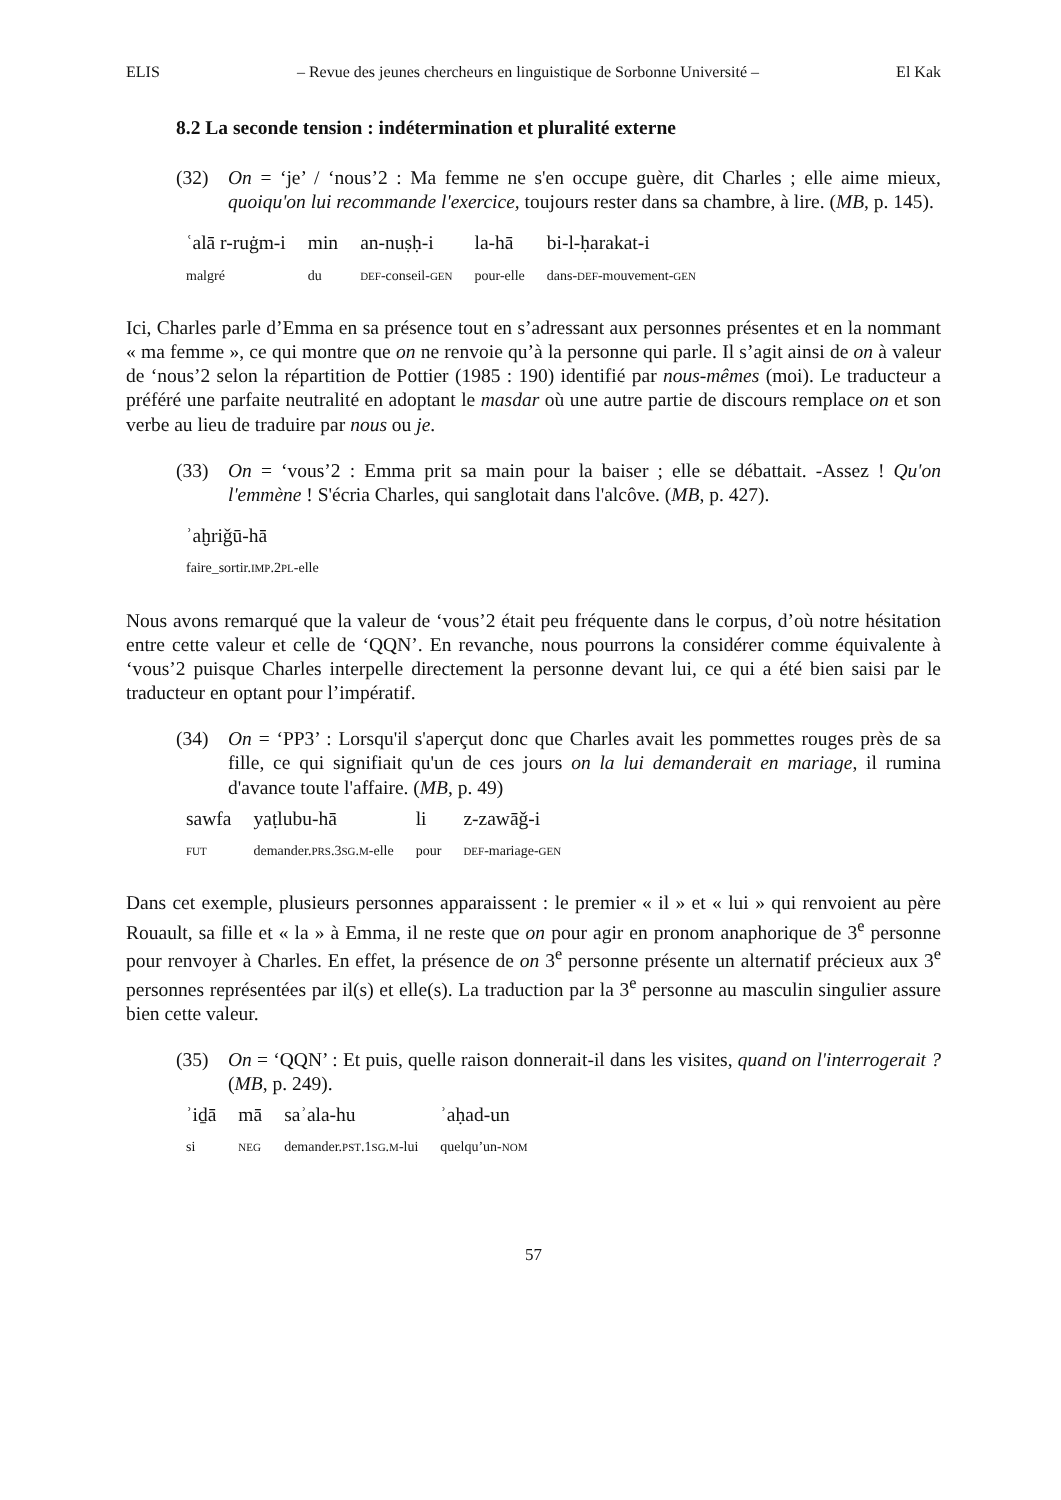ELIS – Revue des jeunes chercheurs en linguistique de Sorbonne Université – El Kak
8.2 La seconde tension : indétermination et pluralité externe
(32) On = ‘je’ / ‘nous’2 : Ma femme ne s'en occupe guère, dit Charles ; elle aime mieux, quoiqu'on lui recommande l'exercice, toujours rester dans sa chambre, à lire. (MB, p. 145).
| ʿalā r-ruġm-i | min | an-nuṣḥ-i | la-hā | bi-l-ḥarakat-i |
| malgré | du | DEF -conseil- GEN | pour-elle | dans- DEF -mouvement- GEN |
Ici, Charles parle d’Emma en sa présence tout en s’adressant aux personnes présentes et en la nommant « ma femme », ce qui montre que on ne renvoie qu’à la personne qui parle. Il s’agit ainsi de on à valeur de ‘nous’2 selon la répartition de Pottier (1985 : 190) identifié par nous-mêmes (moi). Le traducteur a préféré une parfaite neutralité en adoptant le masdar où une autre partie de discours remplace on et son verbe au lieu de traduire par nous ou je.
(33) On = ‘vous’2 : Emma prit sa main pour la baiser ; elle se débattait. -Assez ! Qu'on l'emmène ! S'écria Charles, qui sanglotait dans l'alcôve. (MB, p. 427).
| ʾaḫriǧū-hā |
| faire_sortir. IMP .2 PL -elle |
Nous avons remarqué que la valeur de ‘vous’2 était peu fréquente dans le corpus, d’où notre hésitation entre cette valeur et celle de ‘QQN’. En revanche, nous pourrons la considérer comme équivalente à ‘vous’2 puisque Charles interpelle directement la personne devant lui, ce qui a été bien saisi par le traducteur en optant pour l’impératif.
(34) On = ‘PP3’ : Lorsqu'il s'aperçut donc que Charles avait les pommettes rouges près de sa fille, ce qui signifiait qu'un de ces jours on la lui demanderait en mariage, il rumina d'avance toute l'affaire. (MB, p. 49)
| sawfa | yaṭlubu-hā | li | z-zawāǧ-i |
| FUT | demander. PRS .3 SG . M -elle | pour | DEF -mariage- GEN |
Dans cet exemple, plusieurs personnes apparaissent : le premier « il » et « lui » qui renvoient au père Rouault, sa fille et « la » à Emma, il ne reste que on pour agir en pronom anaphorique de 3<sup>e</sup> personne pour renvoyer à Charles. En effet, la présence de on 3<sup>e</sup> personne présente un alternatif précieux aux 3<sup>e</sup> personnes représentées par il(s) et elle(s). La traduction par la 3<sup>e</sup> personne au masculin singulier assure bien cette valeur.
(35) On = ‘QQN’ : Et puis, quelle raison donnerait-il dans les visites, quand on l'interrogerait ? (MB, p. 249).
| ʾiḏā | mā | saʾala-hu | ʾaḥad-un |
| si | NEG | demander. PST .1 SG . M -lui | quelqu’un- NOM |
57